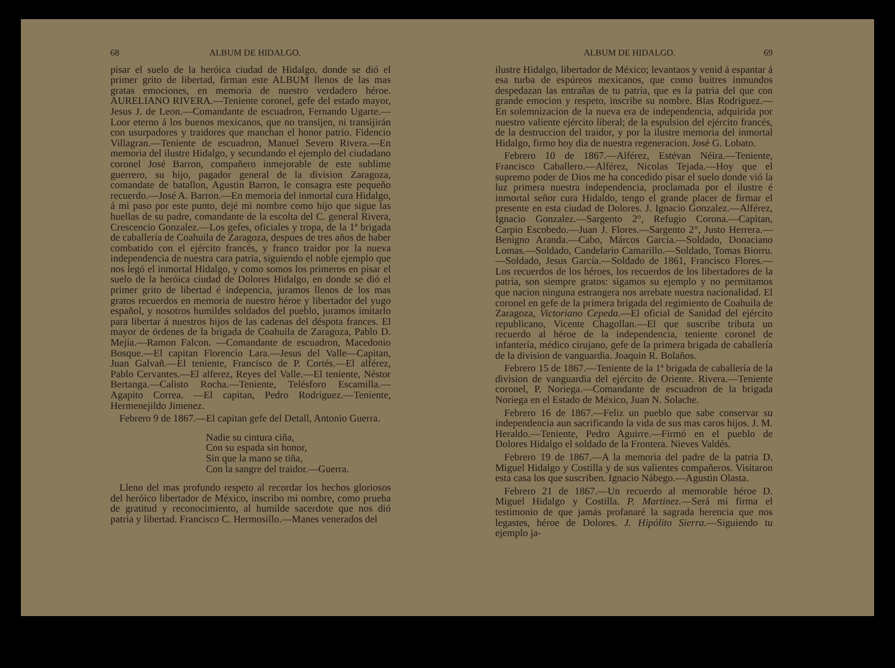68 ALBUM DE HIDALGO.
pisar el suelo de la heróica ciudad de Hidalgo, donde se dió el primer grito de libertad, firman este ALBUM llenos de las mas gratas emociones, en memoria de nuestro verdadero héroe. AURELIANO RIVERA.—Teniente coronel, gefe del estado mayor, Jesus J. de Leon.—Comandante de escuadron, Fernando Ugarte.—Loor eterno á los buenos mexicanos, que no transijen, ni transijirán con usurpadores y traidores que manchan el honor patrio. Fidencio Villagran.—Teniente de escuadron, Manuel Severo Rivera.—En memoria del ilustre Hidalgo, y secundando el ejemplo del ciudadano coronel José Barron, compañero inmejorable de este sublime guerrero, su hijo, pagador general de la division Zaragoza, comandate de batallon, Agustin Barron, le consagra este pequeño recuerdo.—José A. Barron.—En memoria del inmortal cura Hidalgo, á mi paso por este punto, dejé mi nombre como hijo que sigue las huellas de su padre, comandante de la escolta del C. general Rivera, Crescencio Gonzalez.—Los gefes, oficiales y tropa, de la 1ª brigada de caballería de Coahuila de Zaragoza, despues de tres años de haber combatido con el ejército francés, y franco traidor por la nueva independencia de nuestra cara patria, siguiendo el noble ejemplo que nos legó el inmortal Hidalgo, y como somos los primeros en pisar el suelo de la heróica ciudad de Dolores Hidalgo, en donde se dió el primer grito de libertad é indepencia, juramos llenos de los mas gratos recuerdos en memoria de nuestro héroe y libertador del yugo español, y nosotros humildes soldados del pueblo, juramos imitarlo para libertar á nuestros hijos de las cadenas del déspota frances. El mayor de órdenes de la brigada de Coahuila de Zaragoza, Pablo D. Mejía.—Ramon Falcon. —Comandante de escuadron, Macedonio Bosque.—El capitan Florencio Lara.—Jesus del Valle—Capitan, Juan Galvañ.—El teniente, Francisco de P. Cortés.—El alférez, Pablo Cervantes.—El alferez, Reyes del Valle.—El teniente, Néstor Bertanga.—Calisto Rocha.—Teniente, Telésforo Escamilla.—Agapito Correa. —El capitan, Pedro Rodriguez.—Teniente, Hermenejildo Jimenez.
Febrero 9 de 1867.—El capitan gefe del Detall, Antonio Guerra.
Nadie su cintura ciña,
Con su espada sin honor,
Sin que la mano se tiña,
Con la sangre del traidor.—Guerra.
Lleno del mas profundo respeto al recordar los hechos gloriosos del heróico libertador de México, inscribo mi nombre, como prueba de gratitud y reconocimiento, al humilde sacerdote que nos dió patria y libertad. Francisco C. Hermosillo.—Manes venerados del
ALBUM DE HIDALGO. 69
ilustre Hidalgo, libertador de México; levantaos y venid á espantar á esa turba de espúreos mexicanos, que como buitres inmundos despedazan las entrañas de tu patria, que es la patria del que con grande emocion y respeto, inscribe su nombre. Blas Rodriguez.—En solemnizacion de la nueva era de independencia, adquirida por nuestro valiente ejército liberal; de la espulsion del ejército francés, de la destruccion del traidor, y por la ilustre memoria del inmortal Hidalgo, firmo hoy dia de nuestra regeneracion. José G. Lobato.
Febrero 10 de 1867.—Alférez, Estévan Néira.—Teniente, Francisco Caballero.—Alférez, Nicolas Tejada.—Hoy que el supremo poder de Dios me ha concedido pisar el suelo donde vió la luz primera nuestra independencia, proclamada por el ilustre é inmortal señor cura Hidaldo, tengo el grande placer de firmar el presente en esta ciudad de Dolores. J. Ignacio Gonzalez.—Alférez, Ignacio Gonzalez.—Sargento 2°, Refugio Corona.—Capitan, Carpio Escobedo.—Juan J. Flores.—Sargento 2°, Justo Herrera.—Benigno Aranda.—Cabo, Márcos García.—Soldado, Donaciano Lomas.—Soldado, Candelario Camarillo.—Soldado, Tomas Biorru. —Soldado, Jesus García.—Soldado de 1861, Francisco Flores.—Los recuerdos de los héroes, los recuerdos de los libertadores de la patria, son siempre gratos: sigamos su ejemplo y no permitamos que nacion ninguna estrangera nos arrebate nuestra nacionalidad. El coronel en gefe de la primera brigada del regimiento de Coahuila de Zaragoza, Victoriano Cepeda.—El oficial de Sanidad del ejército republicano, Vicente Chagollan.—El que suscribe tributa un recuerdo al héroe de la independencia, teniente coronel de infantería, médico cirujano, gefe de la primera brigada de caballería de la division de vanguardia. Joaquin R. Bolaños.
Febrero 15 de 1867.—Teniente de la 1ª brigada de caballería de la division de vanguardia del ejército de Oriente. Rivera.—Teniente coronel, P. Noriega.—Comandante de escuadron de la brigada Noriega en el Estado de México, Juan N. Solache.
Febrero 16 de 1867.—Feliz un pueblo que sabe conservar su independencia aun sacrificando la vida de sus mas caros hijos. J. M. Heraldo.—Teniente, Pedro Aguirre.—Firmó en el pueblo de Dolores Hidalgo el soldado de la Frontera. Nieves Valdés.
Febrero 19 de 1867.—A la memoria del padre de la patria D. Miguel Hidalgo y Costilla y de sus valientes compañeros. Visitaron esta casa los que suscriben. Ignacio Nábego.—Agustin Olasta.
Febrero 21 de 1867.—Un recuerdo al memorable héroe D. Miguel Hidalgo y Costilla. P. Martinez.—Será mi firma el testimonio de que jamás profanaré la sagrada herencia que nos legastes, héroe de Dolores. J. Hipólito Sierra.—Siguiendo tu ejemplo ja-